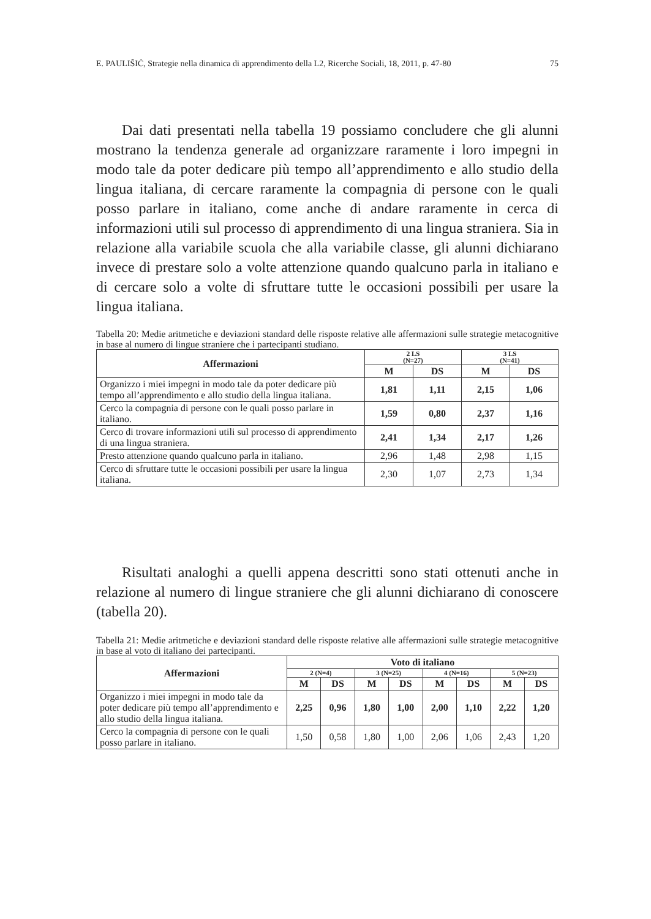E. PAULIŠIĆ, Strategie nella dinamica di apprendimento della L2, Ricerche Sociali, 18, 2011, p. 47-80 75
Dai dati presentati nella tabella 19 possiamo concludere che gli alunni mostrano la tendenza generale ad organizzare raramente i loro impegni in modo tale da poter dedicare più tempo all’apprendimento e allo studio della lingua italiana, di cercare raramente la compagnia di persone con le quali posso parlare in italiano, come anche di andare raramente in cerca di informazioni utili sul processo di apprendimento di una lingua straniera. Sia in relazione alla variabile scuola che alla variabile classe, gli alunni dichiarano invece di prestare solo a volte attenzione quando qualcuno parla in italiano e di cercare solo a volte di sfruttare tutte le occasioni possibili per usare la lingua italiana.
Tabella 20: Medie aritmetiche e deviazioni standard delle risposte relative alle affermazioni sulle strategie metacognitive in base al numero di lingue straniere che i partecipanti studiano.
| Affermazioni | 2 LS (N=27) | | 3 LS (N=41) | |
| --- | --- | --- | --- | --- |
| | M | DS | M | DS |
| Organizzo i miei impegni in modo tale da poter dedicare più tempo all’apprendimento e allo studio della lingua italiana. | 1,81 | 1,11 | 2,15 | 1,06 |
| Cerco la compagnia di persone con le quali posso parlare in italiano. | 1,59 | 0,80 | 2,37 | 1,16 |
| Cerco di trovare informazioni utili sul processo di apprendimento di una lingua straniera. | 2,41 | 1,34 | 2,17 | 1,26 |
| Presto attenzione quando qualcuno parla in italiano. | 2,96 | 1,48 | 2,98 | 1,15 |
| Cerco di sfruttare tutte le occasioni possibili per usare la lingua italiana. | 2,30 | 1,07 | 2,73 | 1,34 |
Risultati analoghi a quelli appena descritti sono stati ottenuti anche in relazione al numero di lingue straniere che gli alunni dichiarano di conoscere (tabella 20).
Tabella 21: Medie aritmetiche e deviazioni standard delle risposte relative alle affermazioni sulle strategie metacognitive in base al voto di italiano dei partecipanti.
| Affermazioni | Voto di italiano | | | | | | | |
| --- | --- | --- | --- | --- | --- | --- | --- | --- |
| | 2 (N=4) | | 3 (N=25) | | 4 (N=16) | | 5 (N=23) | |
| | M | DS | M | DS | M | DS | M | DS |
| Organizzo i miei impegni in modo tale da poter dedicare più tempo all’apprendimento e allo studio della lingua italiana. | 2,25 | 0,96 | 1,80 | 1,00 | 2,00 | 1,10 | 2,22 | 1,20 |
| Cerco la compagnia di persone con le quali posso parlare in italiano. | 1,50 | 0,58 | 1,80 | 1,00 | 2,06 | 1,06 | 2,43 | 1,20 |